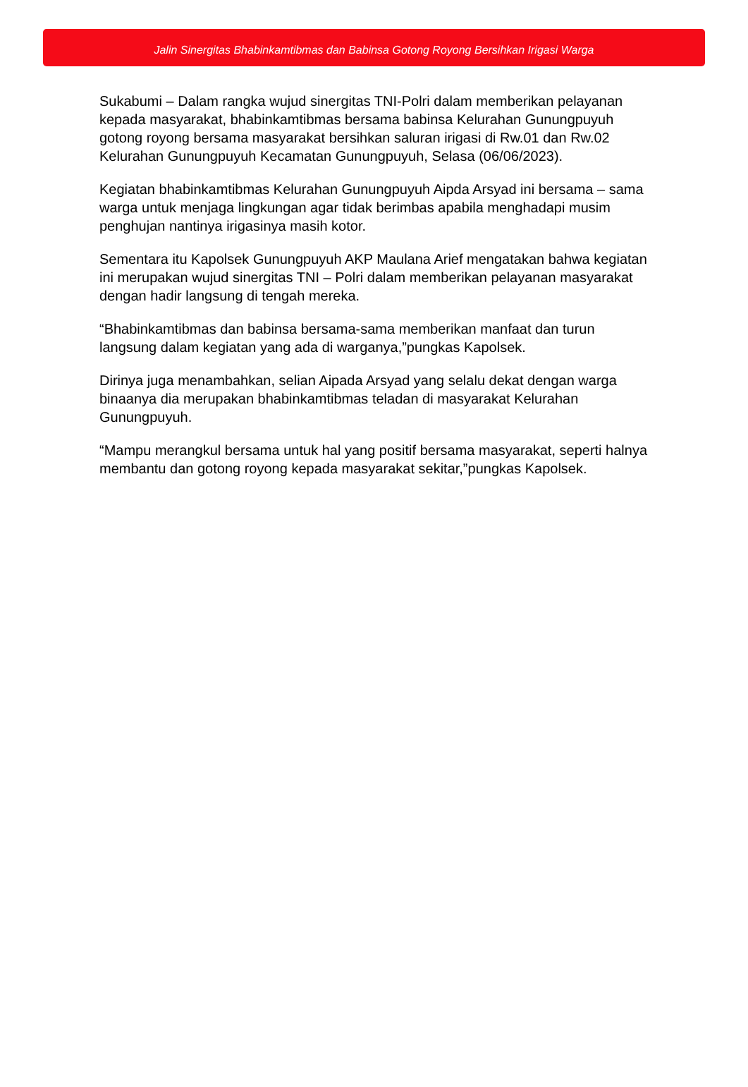Jalin Sinergitas Bhabinkamtibmas dan Babinsa Gotong Royong Bersihkan Irigasi Warga
Sukabumi – Dalam rangka wujud sinergitas TNI-Polri dalam memberikan pelayanan kepada masyarakat, bhabinkamtibmas bersama babinsa Kelurahan Gunungpuyuh gotong royong bersama masyarakat bersihkan saluran irigasi di Rw.01 dan Rw.02 Kelurahan Gunungpuyuh Kecamatan Gunungpuyuh, Selasa (06/06/2023).
Kegiatan bhabinkamtibmas Kelurahan Gunungpuyuh Aipda Arsyad ini bersama – sama warga untuk menjaga lingkungan agar tidak berimbas apabila menghadapi musim penghujan nantinya irigasinya masih kotor.
Sementara itu Kapolsek Gunungpuyuh AKP Maulana Arief mengatakan bahwa kegiatan ini merupakan wujud sinergitas TNI – Polri dalam memberikan pelayanan masyarakat dengan hadir langsung di tengah mereka.
“Bhabinkamtibmas dan babinsa bersama-sama memberikan manfaat dan turun langsung dalam kegiatan yang ada di warganya,”pungkas Kapolsek.
Dirinya juga menambahkan, selian Aipada Arsyad yang selalu dekat dengan warga binaanya dia merupakan bhabinkamtibmas teladan di masyarakat Kelurahan Gunungpuyuh.
“Mampu merangkul bersama untuk hal yang positif bersama masyarakat, seperti halnya membantu dan gotong royong kepada masyarakat sekitar,”pungkas Kapolsek.